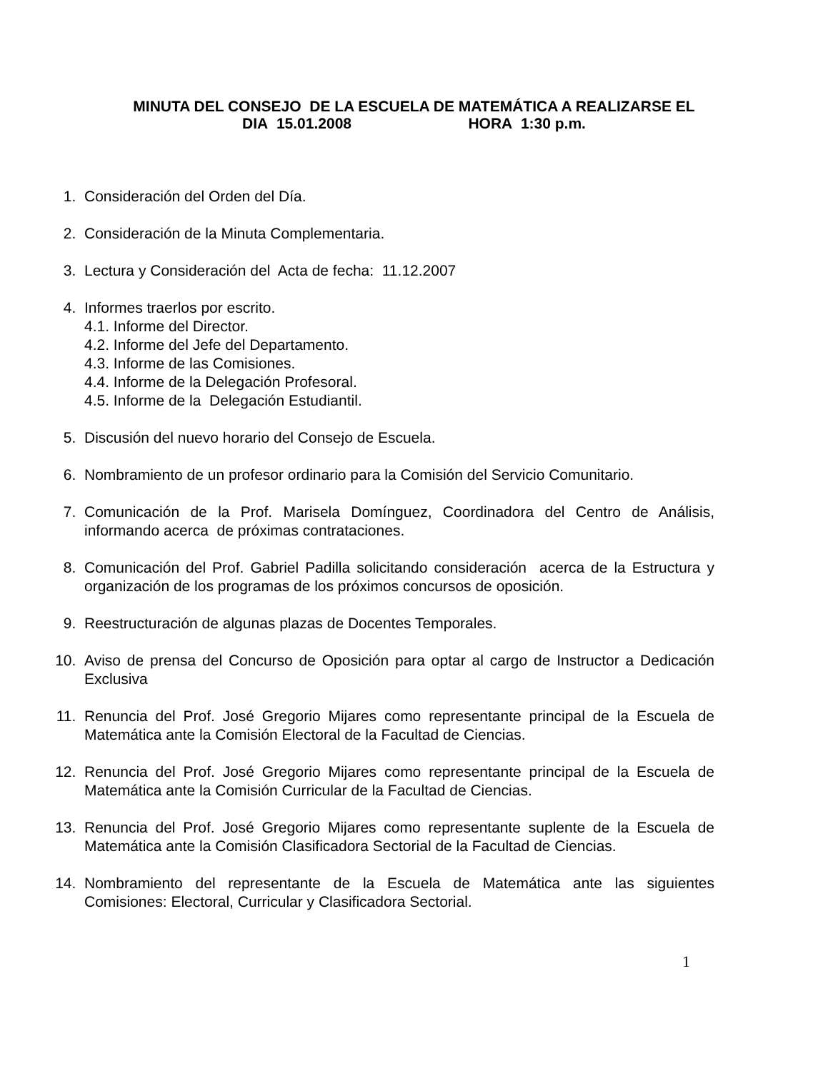MINUTA DEL CONSEJO DE LA ESCUELA DE MATEMÁTICA A REALIZARSE EL
DIA 15.01.2008 HORA 1:30 p.m.
1. Consideración del Orden del Día.
2. Consideración de la Minuta Complementaria.
3. Lectura y Consideración del Acta de fecha: 11.12.2007
4. Informes traerlos por escrito.
4.1. Informe del Director.
4.2. Informe del Jefe del Departamento.
4.3. Informe de las Comisiones.
4.4. Informe de la Delegación Profesoral.
4.5. Informe de la Delegación Estudiantil.
5. Discusión del nuevo horario del Consejo de Escuela.
6. Nombramiento de un profesor ordinario para la Comisión del Servicio Comunitario.
7. Comunicación de la Prof. Marisela Domínguez, Coordinadora del Centro de Análisis, informando acerca de próximas contrataciones.
8. Comunicación del Prof. Gabriel Padilla solicitando consideración acerca de la Estructura y organización de los programas de los próximos concursos de oposición.
9. Reestructuración de algunas plazas de Docentes Temporales.
10. Aviso de prensa del Concurso de Oposición para optar al cargo de Instructor a Dedicación Exclusiva
11. Renuncia del Prof. José Gregorio Mijares como representante principal de la Escuela de Matemática ante la Comisión Electoral de la Facultad de Ciencias.
12. Renuncia del Prof. José Gregorio Mijares como representante principal de la Escuela de Matemática ante la Comisión Curricular de la Facultad de Ciencias.
13. Renuncia del Prof. José Gregorio Mijares como representante suplente de la Escuela de Matemática ante la Comisión Clasificadora Sectorial de la Facultad de Ciencias.
14. Nombramiento del representante de la Escuela de Matemática ante las siguientes Comisiones: Electoral, Curricular y Clasificadora Sectorial.
1